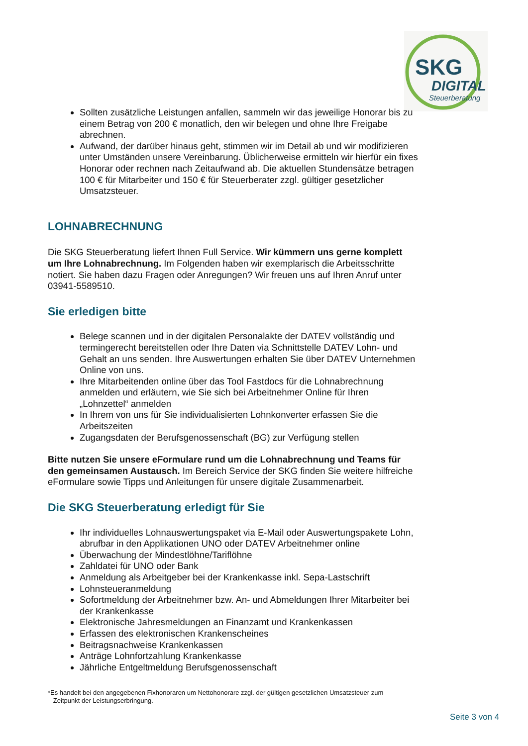SKG
DIGITAL
Steuerberatung
Sollten zusätzliche Leistungen anfallen, sammeln wir das jeweilige Honorar bis zu einem Betrag von 200 € monatlich, den wir belegen und ohne Ihre Freigabe abrechnen.
Aufwand, der darüber hinaus geht, stimmen wir im Detail ab und wir modifizieren unter Umständen unsere Vereinbarung. Üblicherweise ermitteln wir hierfür ein fixes Honorar oder rechnen nach Zeitaufwand ab. Die aktuellen Stundensätze betragen 100 € für Mitarbeiter und 150 € für Steuerberater zzgl. gültiger gesetzlicher Umsatzsteuer.
LOHNABRECHNUNG
Die SKG Steuerberatung liefert Ihnen Full Service. Wir kümmern uns gerne komplett um Ihre Lohnabrechnung. Im Folgenden haben wir exemplarisch die Arbeitsschritte notiert. Sie haben dazu Fragen oder Anregungen? Wir freuen uns auf Ihren Anruf unter 03941-5589510.
Sie erledigen bitte
Belege scannen und in der digitalen Personalakte der DATEV vollständig und termingerecht bereitstellen oder Ihre Daten via Schnittstelle DATEV Lohn- und Gehalt an uns senden. Ihre Auswertungen erhalten Sie über DATEV Unternehmen Online von uns.
Ihre Mitarbeitenden online über das Tool Fastdocs für die Lohnabrechnung anmelden und erläutern, wie Sie sich bei Arbeitnehmer Online für Ihren „Lohnzettel“ anmelden
In Ihrem von uns für Sie individualisierten Lohnkonverter erfassen Sie die Arbeitszeiten
Zugangsdaten der Berufsgenossenschaft (BG) zur Verfügung stellen
Bitte nutzen Sie unsere eFormulare rund um die Lohnabrechnung und Teams für den gemeinsamen Austausch. Im Bereich Service der SKG finden Sie weitere hilfreiche eFormulare sowie Tipps und Anleitungen für unsere digitale Zusammenarbeit.
Die SKG Steuerberatung erledigt für Sie
Ihr individuelles Lohnauswertungspaket via E-Mail oder Auswertungspakete Lohn, abrufbar in den Applikationen UNO oder DATEV Arbeitnehmer online
Überwachung der Mindestlöhne/Tariflöhne
Zahldatei für UNO oder Bank
Anmeldung als Arbeitgeber bei der Krankenkasse inkl. Sepa-Lastschrift
Lohnsteueranmeldung
Sofortmeldung der Arbeitnehmer bzw. An- und Abmeldungen Ihrer Mitarbeiter bei der Krankenkasse
Elektronische Jahresmeldungen an Finanzamt und Krankenkassen
Erfassen des elektronischen Krankenscheines
Beitragsnachweise Krankenkassen
Anträge Lohnfortzahlung Krankenkasse
Jährliche Entgeltmeldung Berufsgenossenschaft
*Es handelt bei den angegebenen Fixhonoraren um Nettohonorare zzgl. der gültigen gesetzlichen Umsatzsteuer zum
Zeitpunkt der Leistungserbringung.
Seite 3 von 4